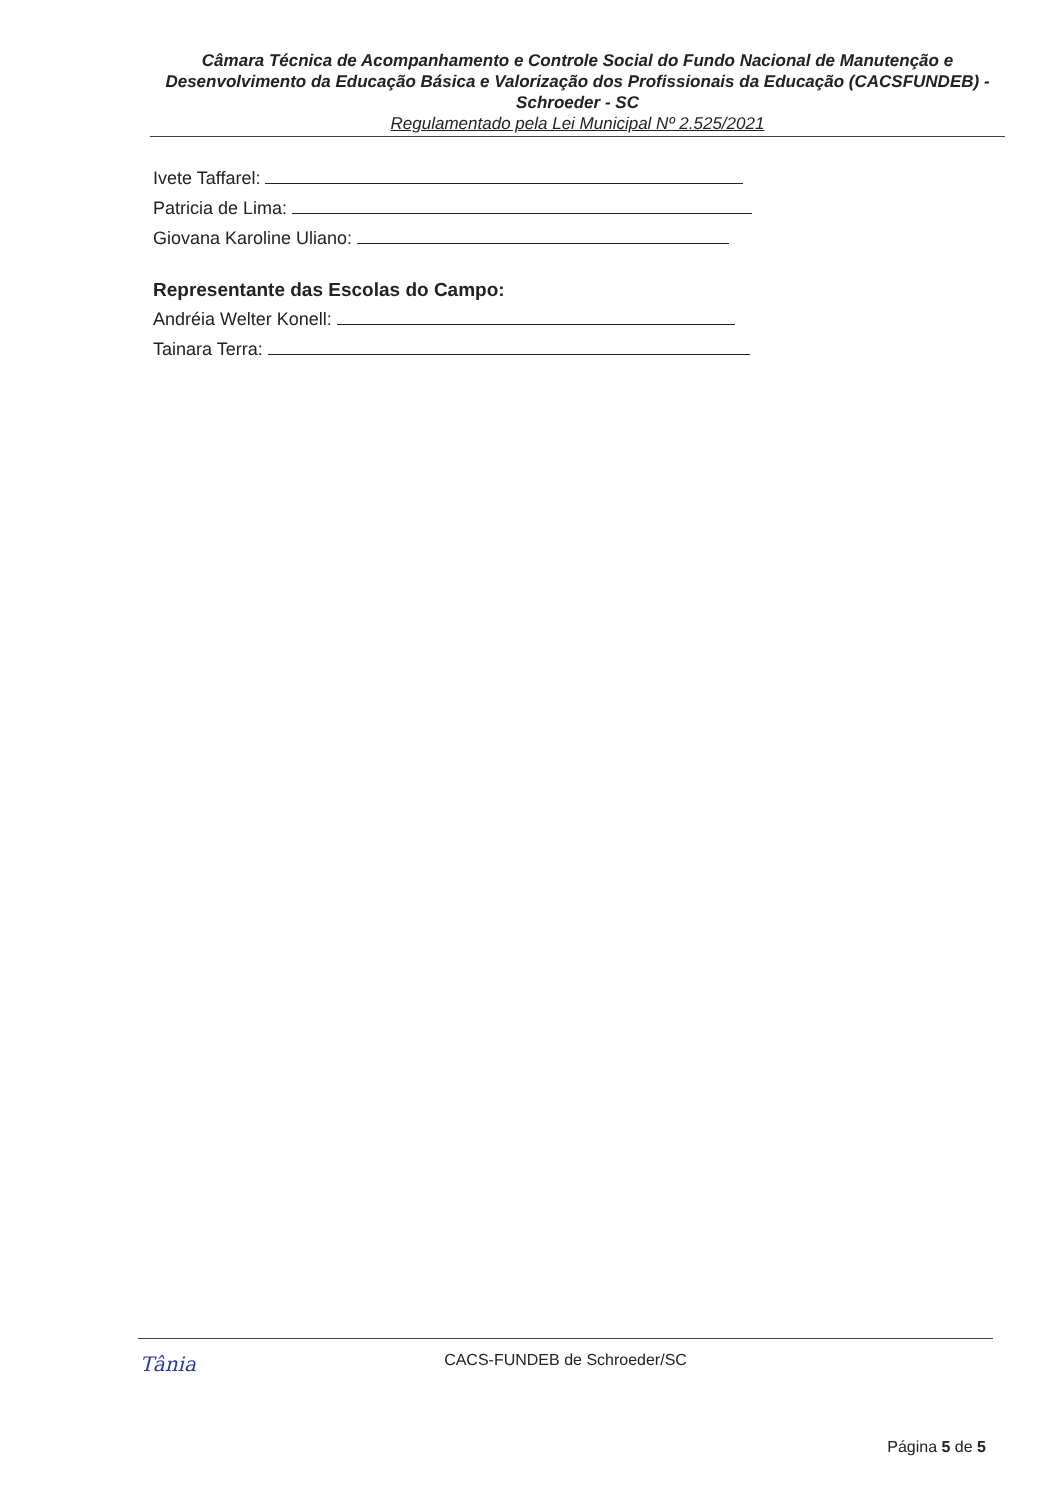Câmara Técnica de Acompanhamento e Controle Social do Fundo Nacional de Manutenção e Desenvolvimento da Educação Básica e Valorização dos Profissionais da Educação (CACSFUNDEB) - Schroeder - SC
Regulamentado pela Lei Municipal Nº 2.525/2021
Ivete Taffarel:
Patricia de Lima:
Giovana Karoline Uliano:
Representante das Escolas do Campo:
Andréia Welter Konell:
Tainara Terra:
Tânia
CACS-FUNDEB de Schroeder/SC
Página 5 de 5